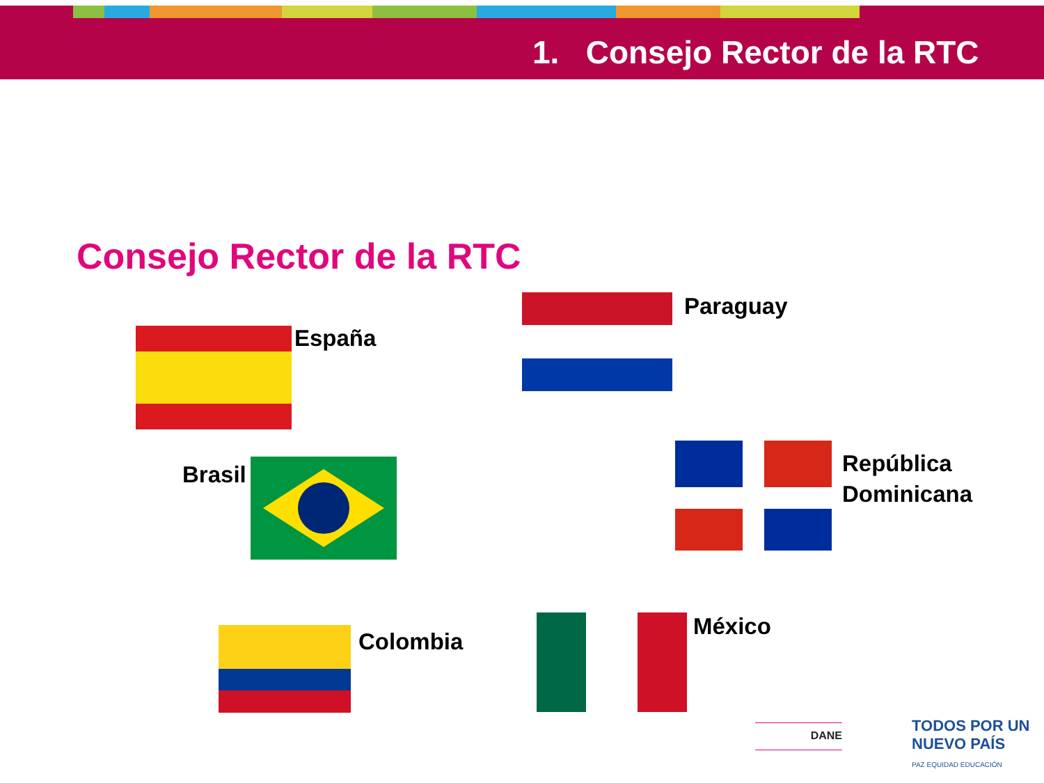1. Consejo Rector de la RTC
Consejo Rector de la RTC
España
Paraguay
Brasil
República
Dominicana
Colombia
México
DANE
TODOS POR UN
NUEVO PAÍS
PAZ EQUIDAD EDUCACIÓN